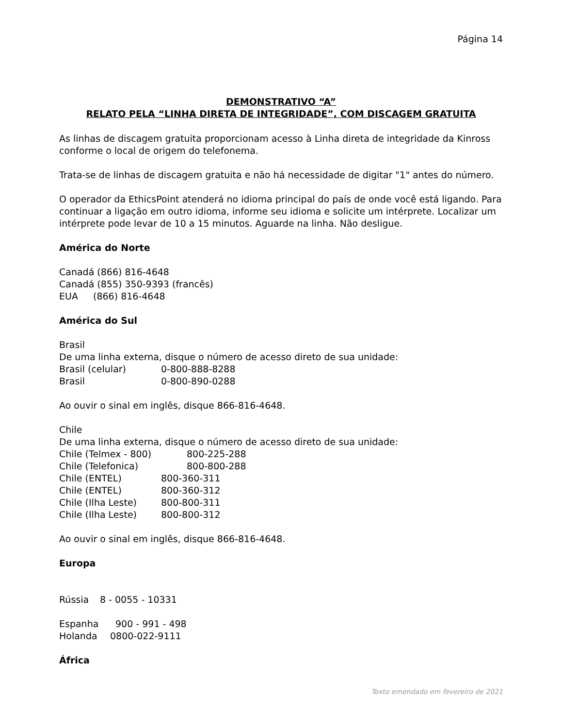Página 14
DEMONSTRATIVO “A”
RELATO PELA “LINHA DIRETA DE INTEGRIDADE”, COM DISCAGEM GRATUITA
As linhas de discagem gratuita proporcionam acesso à Linha direta de integridade da Kinross conforme o local de origem do telefonema.
Trata-se de linhas de discagem gratuita e não há necessidade de digitar "1" antes do número.
O operador da EthicsPoint atenderá no idioma principal do país de onde você está ligando. Para continuar a ligação em outro idioma, informe seu idioma e solicite um intérprete. Localizar um intérprete pode levar de 10 a 15 minutos. Aguarde na linha. Não desligue.
América do Norte
Canadá (866) 816-4648
Canadá (855) 350-9393 (francês)
EUA (866) 816-4648
América do Sul
Brasil
De uma linha externa, disque o número de acesso direto de sua unidade:
Brasil (celular) 0-800-888-8288
Brasil 0-800-890-0288
Ao ouvir o sinal em inglês, disque 866-816-4648.
Chile
De uma linha externa, disque o número de acesso direto de sua unidade:
Chile (Telmex - 800) 800-225-288
Chile (Telefonica) 800-800-288
Chile (ENTEL) 800-360-311
Chile (ENTEL) 800-360-312
Chile (Ilha Leste) 800-800-311
Chile (Ilha Leste) 800-800-312
Ao ouvir o sinal em inglês, disque 866-816-4648.
Europa
Rússia 8 - 0055 - 10331
Espanha 900 - 991 - 498
Holanda 0800-022-9111
África
Texto emendado em fevereiro de 2021